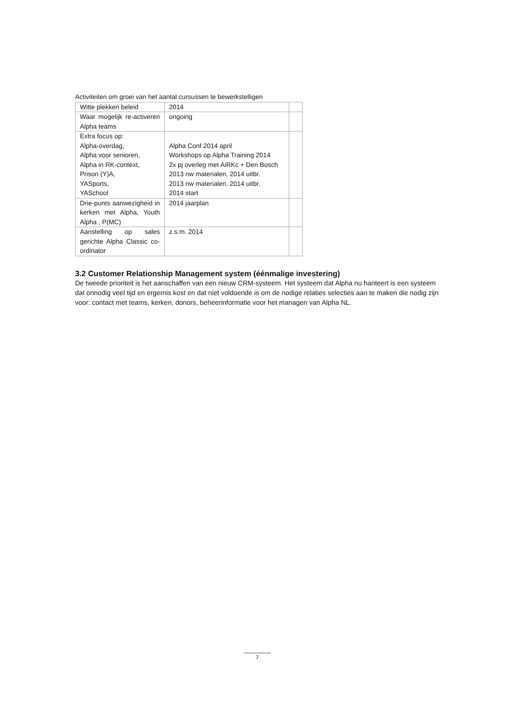Activiteiten om groei van het aantal cursussen te bewerkstelligen
| Witte plekken beleid | 2014 | |
| Waar mogelijk re-activeren Alpha teams | ongoing | |
| Extra focus op: Alpha-overdag, Alpha voor senioren, Alpha in RK-context, Prison (Y)A, YASports, YASchool | Alpha Conf 2014 april Workshops op Alpha Training 2014 2x pj overleg met AiRKc + Den Bosch 2013 nw materialen, 2014 uitbr. 2013 nw materialen, 2014 uitbr. 2014 start | |
| Drie-punts aanwezigheid in kerken met Alpha, Youth Alpha , P(MC) | 2014 jaarplan | |
| Aanstelling op sales gerichte Alpha Classic co-ordinator | z.s.m. 2014 | |
3.2 Customer Relationship Management system (éénmalige investering)
De tweede prioriteit is het aanschaffen van een nieuw CRM-systeem. Het systeem dat Alpha nu hanteert is een systeem dat onnodig veel tijd en ergernis kost en dat niet voldoende is om de nodige relaties selecties aan te maken die nodig zijn voor: contact met teams, kerken, donors, beheerinformatie voor het managen van Alpha NL.
7